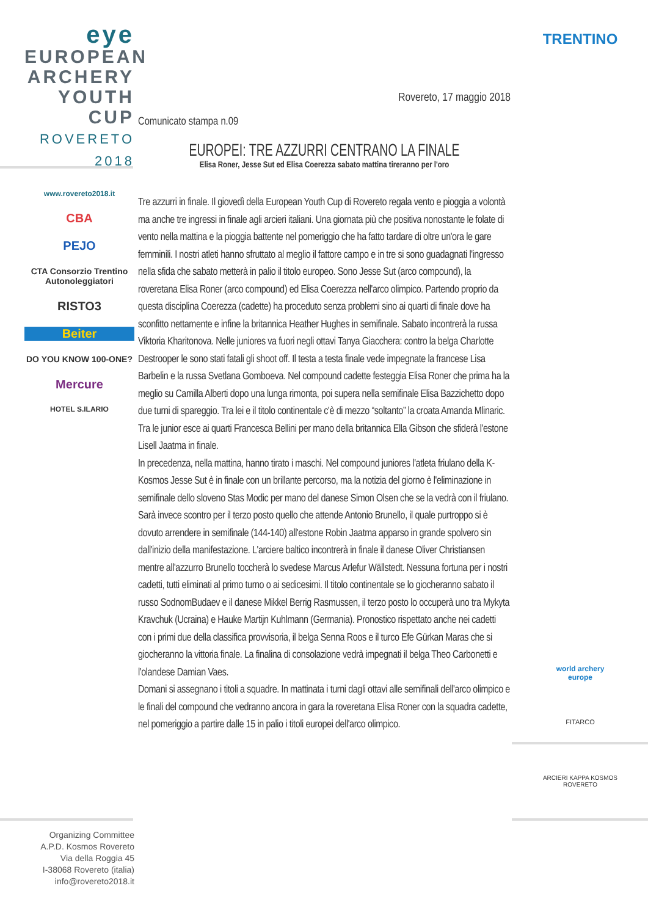eye
EUROPEAN
ARCHERY
YOUTH CUP
ROVERETO 2018
www.rovereto2018.it
CBA
PEJO
CTA Consorzio Trentino Autonoleggiatori
RISTO3
Beiter
DO YOU KNOW 100-ONE?
Mercure
HOTEL S.ILARIO
TRENTINO
world archery
europe
FITARCO
ARCIERI KAPPA KOSMOS ROVERETO
Rovereto, 17 maggio 2018
Comunicato stampa n.09
EUROPEI: TRE AZZURRI CENTRANO LA FINALE
Elisa Roner, Jesse Sut ed Elisa Coerezza sabato mattina tireranno per l'oro
Tre azzurri in finale. Il giovedì della European Youth Cup di Rovereto regala vento e pioggia a volontà ma anche tre ingressi in finale agli arcieri italiani. Una giornata più che positiva nonostante le folate di vento nella mattina e la pioggia battente nel pomeriggio che ha fatto tardare di oltre un'ora le gare femminili. I nostri atleti hanno sfruttato al meglio il fattore campo e in tre si sono guadagnati l'ingresso nella sfida che sabato metterà in palio il titolo europeo. Sono Jesse Sut (arco compound), la roveretana Elisa Roner (arco compound) ed Elisa Coerezza nell'arco olimpico. Partendo proprio da questa disciplina Coerezza (cadette) ha proceduto senza problemi sino ai quarti di finale dove ha sconfitto nettamente e infine la britannica Heather Hughes in semifinale. Sabato incontrerà la russa Viktoria Kharitonova. Nelle juniores va fuori negli ottavi Tanya Giacchera: contro la belga Charlotte Destrooper le sono stati fatali gli shoot off. Il testa a testa finale vede impegnate la francese Lisa Barbelin e la russa Svetlana Gomboeva. Nel compound cadette festeggia Elisa Roner che prima ha la meglio su Camilla Alberti dopo una lunga rimonta, poi supera nella semifinale Elisa Bazzichetto dopo due turni di spareggio. Tra lei e il titolo continentale c'è di mezzo “soltanto” la croata Amanda Mlinaric. Tra le junior esce ai quarti Francesca Bellini per mano della britannica Ella Gibson che sfiderà l'estone Lisell Jaatma in finale.
In precedenza, nella mattina, hanno tirato i maschi. Nel compound juniores l'atleta friulano della K-Kosmos Jesse Sut è in finale con un brillante percorso, ma la notizia del giorno è l'eliminazione in semifinale dello sloveno Stas Modic per mano del danese Simon Olsen che se la vedrà con il friulano. Sarà invece scontro per il terzo posto quello che attende Antonio Brunello, il quale purtroppo si è dovuto arrendere in semifinale (144-140) all'estone Robin Jaatma apparso in grande spolvero sin dall'inizio della manifestazione. L'arciere baltico incontrerà in finale il danese Oliver Christiansen mentre all'azzurro Brunello toccherà lo svedese Marcus Arlefur Wällstedt. Nessuna fortuna per i nostri cadetti, tutti eliminati al primo turno o ai sedicesimi. Il titolo continentale se lo giocheranno sabato il russo SodnomBudaev e il danese Mikkel Berrig Rasmussen, il terzo posto lo occuperà uno tra Mykyta Kravchuk (Ucraina) e Hauke Martijn Kuhlmann (Germania). Pronostico rispettato anche nei cadetti con i primi due della classifica provvisoria, il belga Senna Roos e il turco Efe Gürkan Maras che si giocheranno la vittoria finale. La finalina di consolazione vedrà impegnati il belga Theo Carbonetti e l'olandese Damian Vaes.
Domani si assegnano i titoli a squadre. In mattinata i turni dagli ottavi alle semifinali dell'arco olimpico e le finali del compound che vedranno ancora in gara la roveretana Elisa Roner con la squadra cadette, nel pomeriggio a partire dalle 15 in palio i titoli europei dell'arco olimpico.
Organizing Committee
A.P.D. Kosmos Rovereto
Via della Roggia 45
I-38068 Rovereto (italia)
info@rovereto2018.it